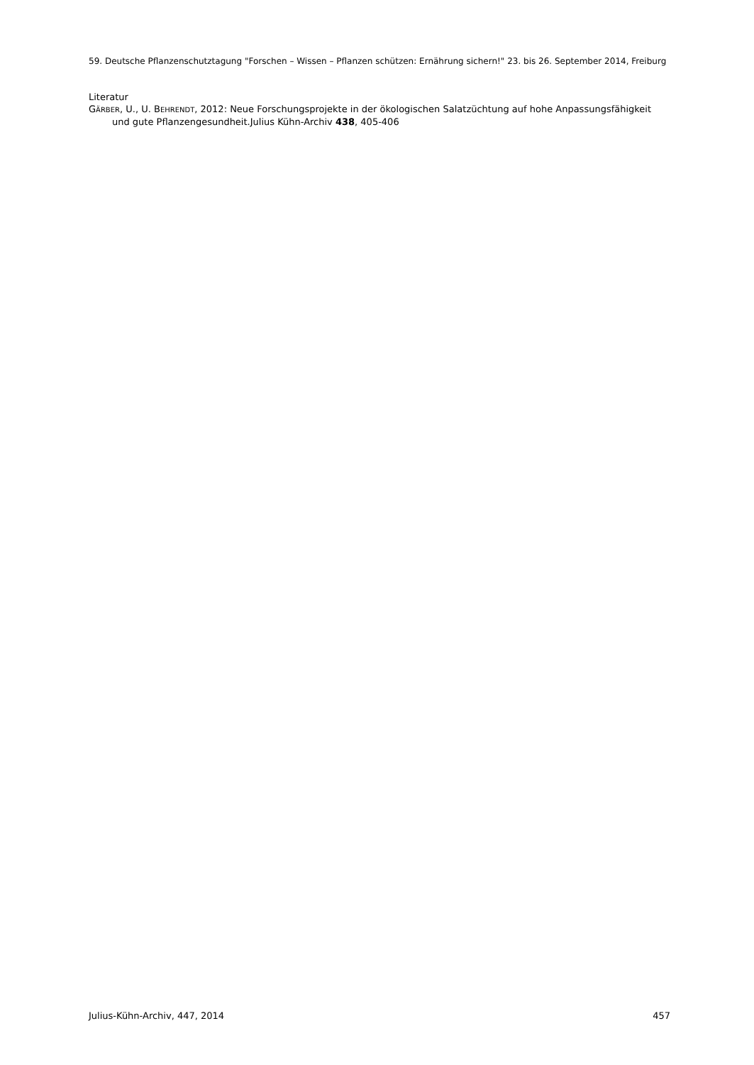59. Deutsche Pflanzenschutztagung "Forschen – Wissen – Pflanzen schützen: Ernährung sichern!" 23. bis 26. September 2014, Freiburg
Literatur
GÄRBER, U., U. BEHRENDT, 2012: Neue Forschungsprojekte in der ökologischen Salatzüchtung auf hohe Anpassungsfähigkeit und gute Pflanzengesundheit.Julius Kühn-Archiv 438, 405-406
Julius-Kühn-Archiv, 447, 2014 457